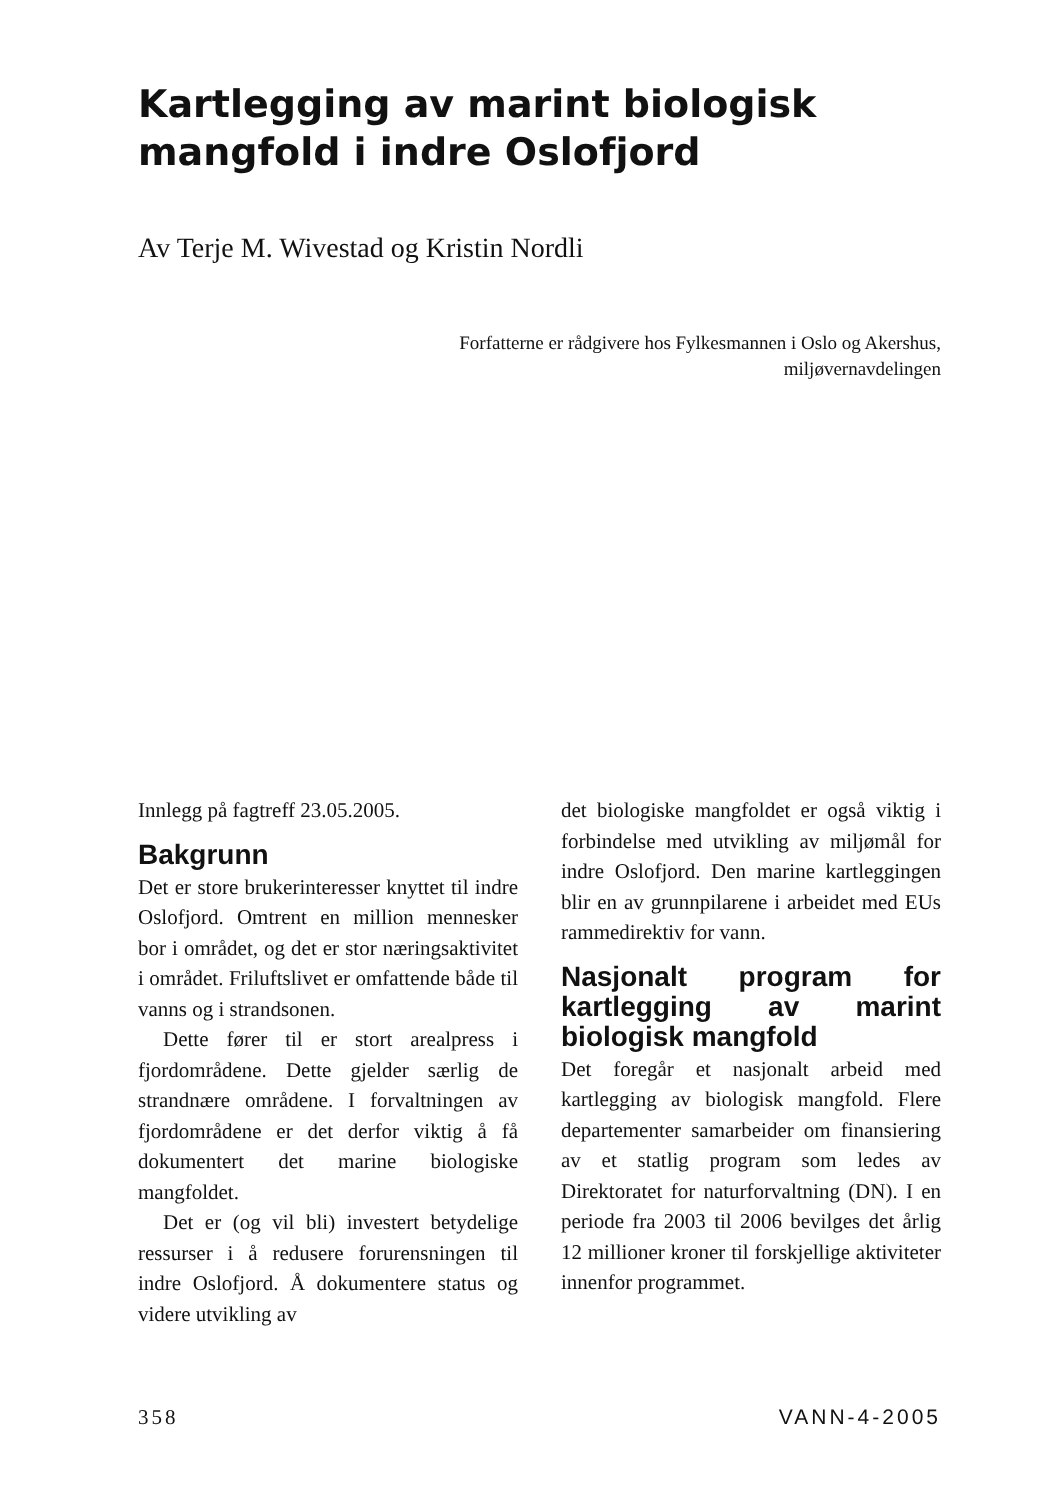Kartlegging av marint biologisk mangfold i indre Oslofjord
Av Terje M. Wivestad og Kristin Nordli
Forfatterne er rådgivere hos Fylkesmannen i Oslo og Akershus,
miljøvernavdelingen
Innlegg på fagtreff 23.05.2005.
Bakgrunn
Det er store brukerinteresser knyttet til indre Oslofjord. Omtrent en million mennesker bor i området, og det er stor næringsaktivitet i området. Friluftslivet er omfattende både til vanns og i strandsonen.
Dette fører til er stort arealpress i fjordområdene. Dette gjelder særlig de strandnære områdene. I forvaltningen av fjordområdene er det derfor viktig å få dokumentert det marine biologiske mangfoldet.
Det er (og vil bli) investert betydelige ressurser i å redusere forurensningen til indre Oslofjord. Å dokumentere status og videre utvikling av
det biologiske mangfoldet er også viktig i forbindelse med utvikling av miljømål for indre Oslofjord. Den marine kartleggingen blir en av grunnpilarene i arbeidet med EUs rammedirektiv for vann.
Nasjonalt program for kartlegging av marint biologisk mangfold
Det foregår et nasjonalt arbeid med kartlegging av biologisk mangfold. Flere departementer samarbeider om finansiering av et statlig program som ledes av Direktoratet for naturforvaltning (DN). I en periode fra 2003 til 2006 bevilges det årlig 12 millioner kroner til forskjellige aktiviteter innenfor programmet.
358 VANN-4-2005